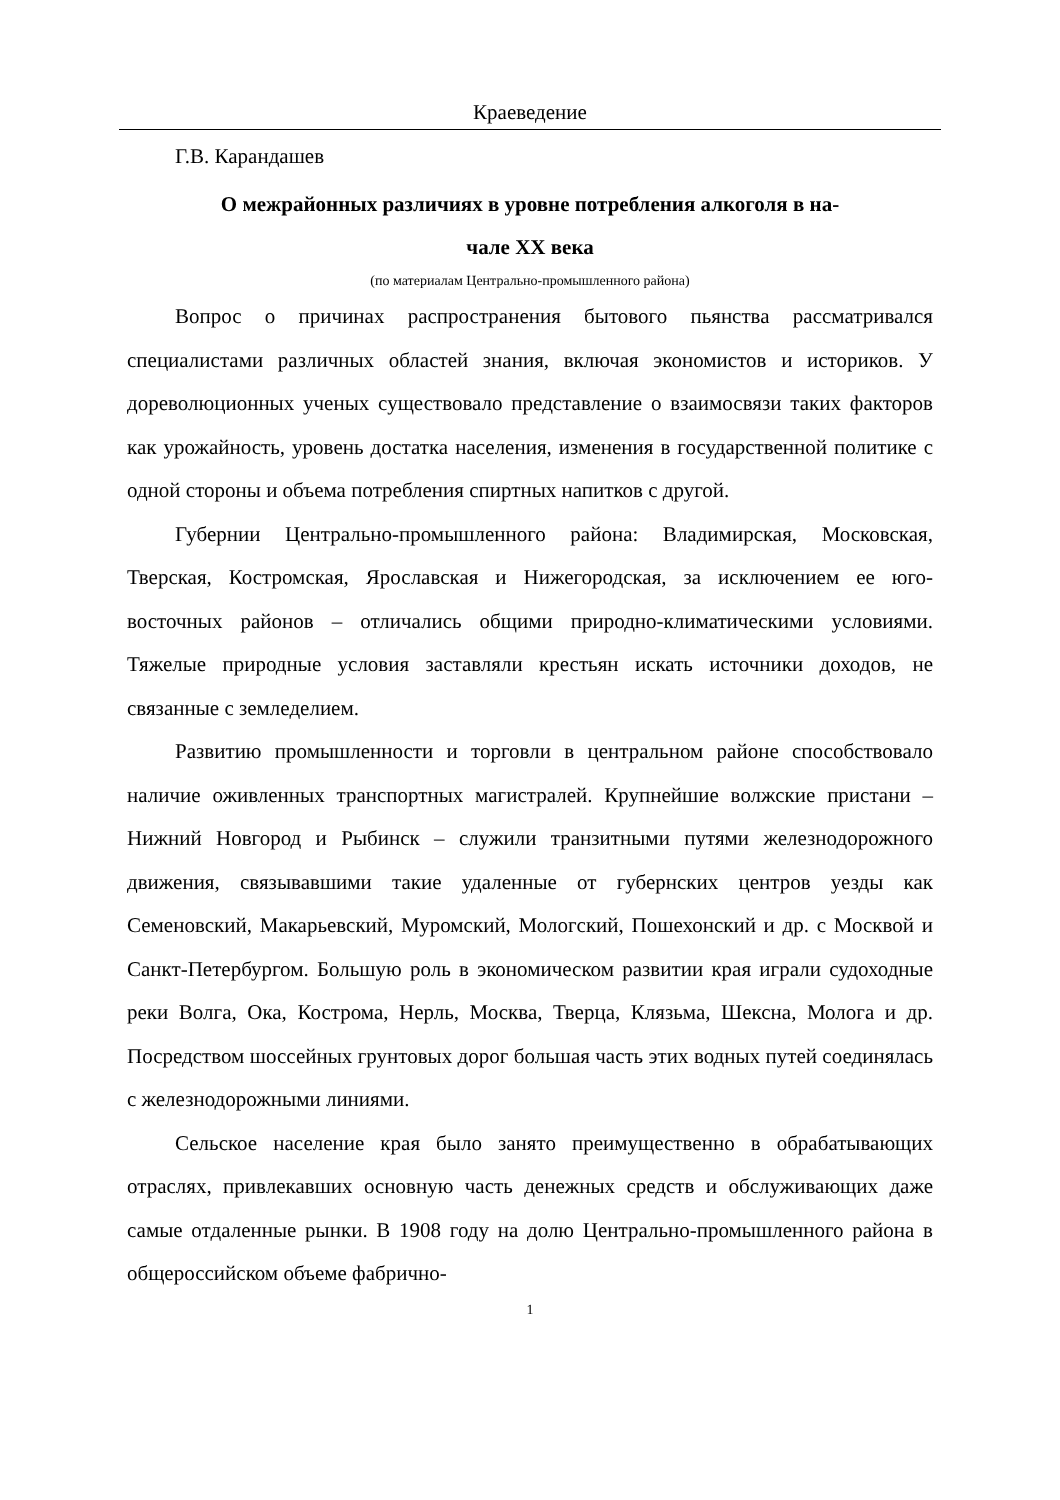Краеведение
Г.В. Карандашев
О межрайонных различиях в уровне потребления алкоголя в на-
чале XX века
(по материалам Центрально-промышленного района)
Вопрос о причинах распространения бытового пьянства рассматривался специалистами различных областей знания, включая экономистов и историков. У дореволюционных ученых существовало представление о взаимосвязи таких факторов как урожайность, уровень достатка населения, изменения в государственной политике с одной стороны и объема потребления спиртных напитков с другой.
Губернии Центрально-промышленного района: Владимирская, Московская, Тверская, Костромская, Ярославская и Нижегородская, за исключением ее юго-восточных районов – отличались общими природно-климатическими условиями. Тяжелые природные условия заставляли крестьян искать источники доходов, не связанные с земледелием.
Развитию промышленности и торговли в центральном районе способствовало наличие оживленных транспортных магистралей. Крупнейшие волжские пристани – Нижний Новгород и Рыбинск – служили транзитными путями железнодорожного движения, связывавшими такие удаленные от губернских центров уезды как Семеновский, Макарьевский, Муромский, Мологский, Пошехонский и др. с Москвой и Санкт-Петербургом. Большую роль в экономическом развитии края играли судоходные реки Волга, Ока, Кострома, Нерль, Москва, Тверца, Клязьма, Шексна, Молога и др. Посредством шоссейных грунтовых дорог большая часть этих водных путей соединялась с железнодорожными линиями.
Сельское население края было занято преимущественно в обрабатывающих отраслях, привлекавших основную часть денежных средств и обслуживающих даже самые отдаленные рынки. В 1908 году на долю Центрально-промышленного района в общероссийском объеме фабрично-
1